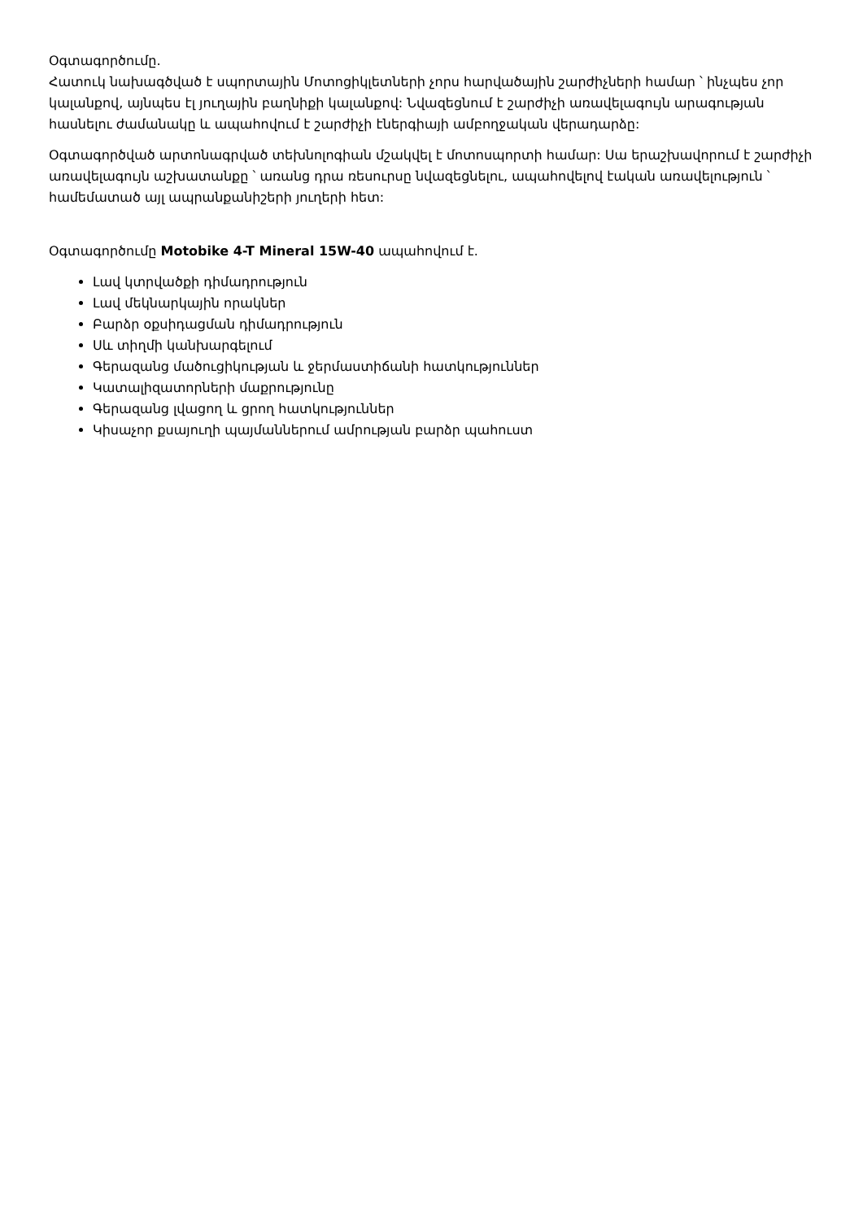Օգտագործումը.
Հատուկ նախագծված է սպորտային Մոտոցիկլետների չորս հարվածային շարժիչների համար ՝ ինչպես չոր կալանքով, այնպես էլ յուղային բաղնիքի կալանքով: Նվազեցնում է շարժիչի առավելագույն արագության հասնելու ժամանակը և ապահովում է շարժիչի էներգիայի ամբողջական վերադարձը:
Օգտագործված արտոնագրված տեխնոլոգիան մշակվել է մոտոսպորտի համար: Սա երաշխավորում է շարժիչի առավելագույն աշխատանքը ՝ առանց դրա ռեսուրսը նվազեցնելու, ապահովելով էական առավելություն ՝ համեմատած այլ ապրանքանիշերի յուղերի հետ:
Օգտագործումը Motobike 4-T Mineral 15W-40 ապահովում է.
Լավ կտրվածքի դիմադրություն
Լավ մեկնարկային որակներ
Բարձր օքսիդացման դիմադրություն
Սև տիղմի կանխարգելում
Գերազանց մածուցիկության և ջերմաստիճանի հատկություններ
Կատալիզատորների մաքրությունը
Գերազանց լվացող և ցրող հատկություններ
Կիսաչոր քսայուղի պայմաններում ամրության բարձր պահուստ